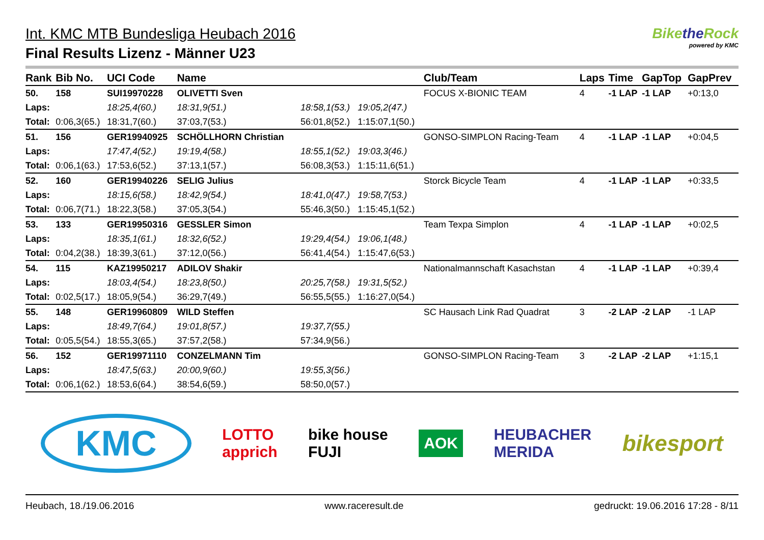Int. KMC MTB Bundesliga Heubach 2016
Final Results Lizenz - Männer U23
Bikethe Rock
powered by KMC
| Rank | Bib No. | UCI Code | Name | | | Club/Team | Laps | Time | GapTop | GapPrev |
| --- | --- | --- | --- | --- | --- | --- | --- | --- | --- | --- |
| 50. | 158 | SUI19970228 | OLIVETTI Sven | | | FOCUS X-BIONIC TEAM | 4 | -1 LAP | -1 LAP | +0:13,0 |
| Laps: | | 18:25,4(60.) | 18:31,9(51.) | 18:58,1(53.) | 19:05,2(47.) | | | | | |
| Total: | 0:06,3(65.) | 18:31,7(60.) | 37:03,7(53.) | 56:01,8(52.) | 1:15:07,1(50.) | | | | | |
| 51. | 156 | GER19940925 | SCHÖLLHORN Christian | | | GONSO-SIMPLON Racing-Team | 4 | -1 LAP | -1 LAP | +0:04,5 |
| Laps: | | 17:47,4(52.) | 19:19,4(58.) | 18:55,1(52.) | 19:03,3(46.) | | | | | |
| Total: | 0:06,1(63.) | 17:53,6(52.) | 37:13,1(57.) | 56:08,3(53.) | 1:15:11,6(51.) | | | | | |
| 52. | 160 | GER19940226 | SELIG Julius | | | Storck Bicycle Team | 4 | -1 LAP | -1 LAP | +0:33,5 |
| Laps: | | 18:15,6(58.) | 18:42,9(54.) | 18:41,0(47.) | 19:58,7(53.) | | | | | |
| Total: | 0:06,7(71.) | 18:22,3(58.) | 37:05,3(54.) | 55:46,3(50.) | 1:15:45,1(52.) | | | | | |
| 53. | 133 | GER19950316 | GESSLER Simon | | | Team Texpa Simplon | 4 | -1 LAP | -1 LAP | +0:02,5 |
| Laps: | | 18:35,1(61.) | 18:32,6(52.) | 19:29,4(54.) | 19:06,1(48.) | | | | | |
| Total: | 0:04,2(38.) | 18:39,3(61.) | 37:12,0(56.) | 56:41,4(54.) | 1:15:47,6(53.) | | | | | |
| 54. | 115 | KAZ19950217 | ADILOV Shakir | | | Nationalmannschaft Kasachstan | 4 | -1 LAP | -1 LAP | +0:39,4 |
| Laps: | | 18:03,4(54.) | 18:23,8(50.) | 20:25,7(58.) | 19:31,5(52.) | | | | | |
| Total: | 0:02,5(17.) | 18:05,9(54.) | 36:29,7(49.) | 56:55,5(55.) | 1:16:27,0(54.) | | | | | |
| 55. | 148 | GER19960809 | WILD Steffen | | | SC Hausach Link Rad Quadrat | 3 | -2 LAP | -2 LAP | -1 LAP |
| Laps: | | 18:49,7(64.) | 19:01,8(57.) | 19:37,7(55.) | | | | | | |
| Total: | 0:05,5(54.) | 18:55,3(65.) | 37:57,2(58.) | 57:34,9(56.) | | | | | | |
| 56. | 152 | GER19971110 | CONZELMANN Tim | | | GONSO-SIMPLON Racing-Team | 3 | -2 LAP | -2 LAP | +1:15,1 |
| Laps: | | 18:47,5(63.) | 20:00,9(60.) | 19:55,3(56.) | | | | | | |
| Total: | 0:06,1(62.) | 18:53,6(64.) | 38:54,6(59.) | 58:50,0(57.) | | | | | | |
KMC LOTTO
apprich bike house
FUJI AOK HEUBACHER
MERIDA bikesport
Heubach, 18./19.06.2016 www.raceresult.de gedruckt: 19.06.2016 17:28 - 8/11